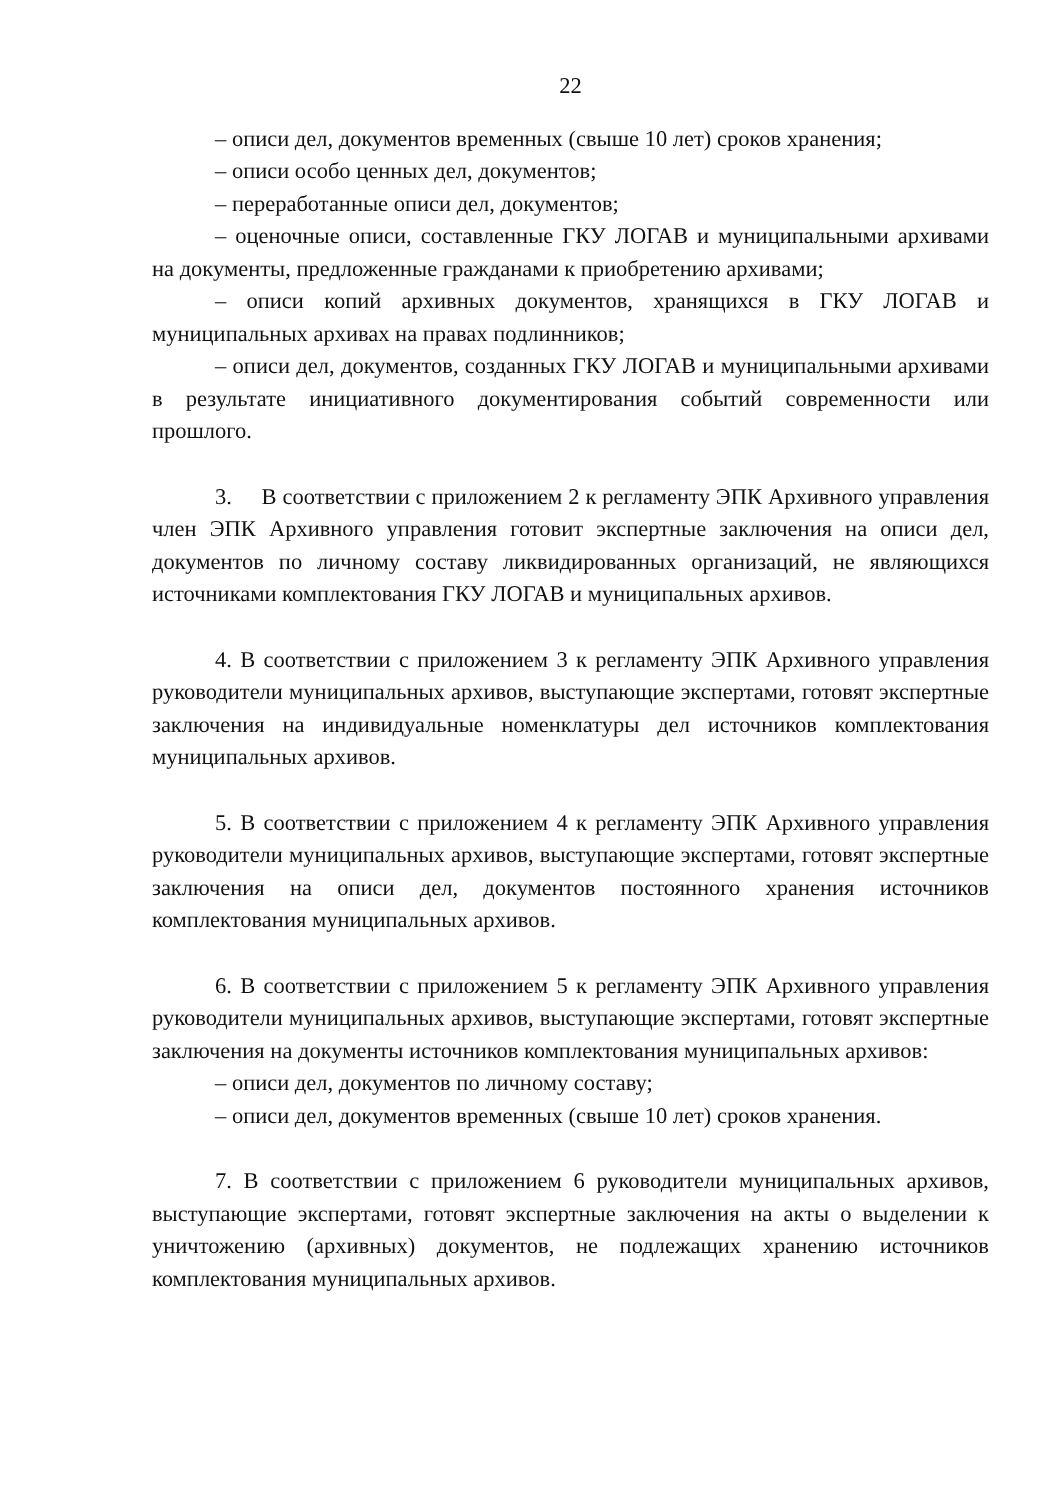22
– описи дел, документов временных (свыше 10 лет) сроков хранения;
– описи особо ценных дел, документов;
– переработанные описи дел, документов;
– оценочные описи, составленные ГКУ ЛОГАВ и муниципальными архивами на документы, предложенные гражданами к приобретению архивами;
– описи копий архивных документов, хранящихся в ГКУ ЛОГАВ и муниципальных архивах на правах подлинников;
– описи дел, документов, созданных ГКУ ЛОГАВ и муниципальными архивами в результате инициативного документирования событий современности или прошлого.
3. В соответствии с приложением 2 к регламенту ЭПК Архивного управления член ЭПК Архивного управления готовит экспертные заключения на описи дел, документов по личному составу ликвидированных организаций, не являющихся источниками комплектования ГКУ ЛОГАВ и муниципальных архивов.
4. В соответствии с приложением 3 к регламенту ЭПК Архивного управления руководители муниципальных архивов, выступающие экспертами, готовят экспертные заключения на индивидуальные номенклатуры дел источников комплектования муниципальных архивов.
5. В соответствии с приложением 4 к регламенту ЭПК Архивного управления руководители муниципальных архивов, выступающие экспертами, готовят экспертные заключения на описи дел, документов постоянного хранения источников комплектования муниципальных архивов.
6. В соответствии с приложением 5 к регламенту ЭПК Архивного управления руководители муниципальных архивов, выступающие экспертами, готовят экспертные заключения на документы источников комплектования муниципальных архивов:
– описи дел, документов по личному составу;
– описи дел, документов временных (свыше 10 лет) сроков хранения.
7. В соответствии с приложением 6 руководители муниципальных архивов, выступающие экспертами, готовят экспертные заключения на акты о выделении к уничтожению (архивных) документов, не подлежащих хранению источников комплектования муниципальных архивов.